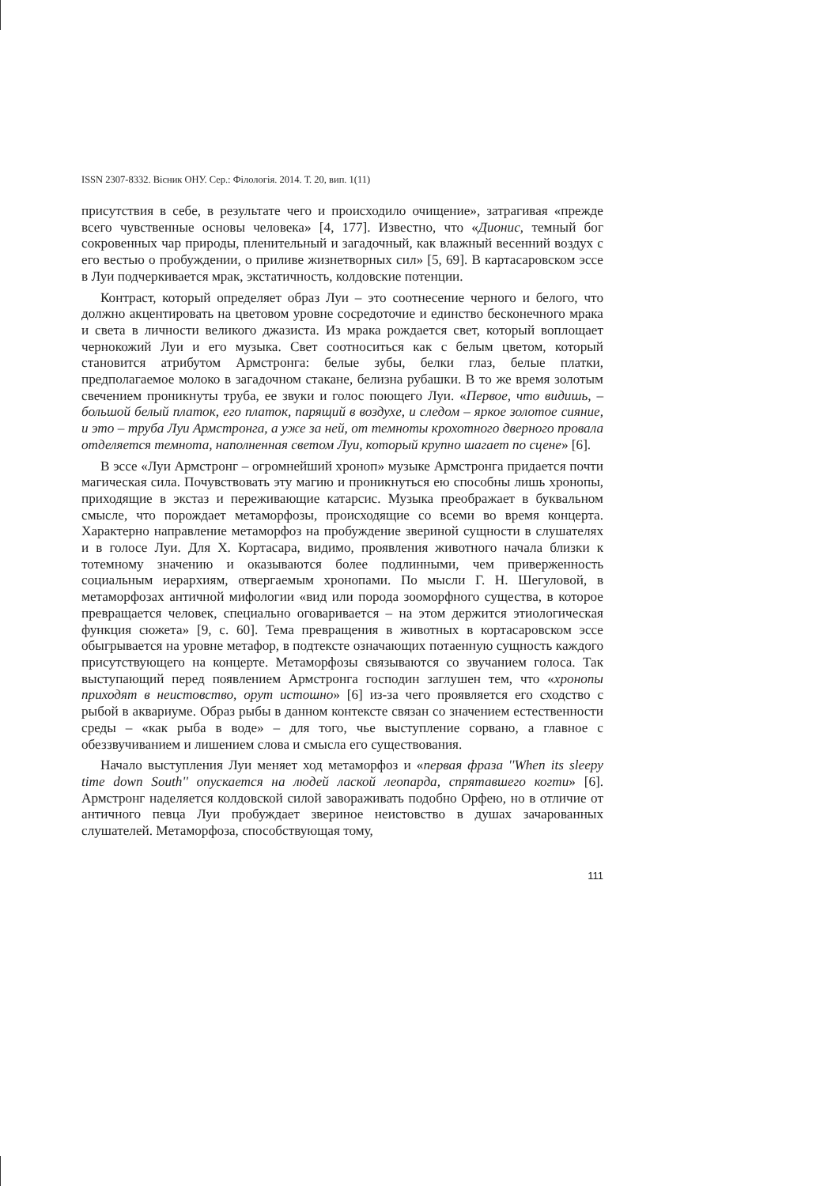ISSN 2307-8332. Вісник ОНУ. Сер.: Філологія. 2014. Т. 20, вип. 1(11)
присутствия в себе, в результате чего и происходило очищение», затрагивая «прежде всего чувственные основы человека» [4, 177]. Известно, что «Дионис, темный бог сокровенных чар природы, пленительный и загадочный, как влажный весенний воздух с его вестью о пробуждении, о приливе жизнетворных сил» [5, 69]. В картасаровском эссе в Луи подчеркивается мрак, экстатичность, колдовские потенции.
Контраст, который определяет образ Луи – это соотнесение черного и белого, что должно акцентировать на цветовом уровне сосредоточие и единство бесконечного мрака и света в личности великого джазиста. Из мрака рождается свет, который воплощает чернокожий Луи и его музыка. Свет соотноситься как с белым цветом, который становится атрибутом Армстронга: белые зубы, белки глаз, белые платки, предполагаемое молоко в загадочном стакане, белизна рубашки. В то же время золотым свечением проникнуты труба, ее звуки и голос поющего Луи. «Первое, что видишь, – большой белый платок, его платок, парящий в воздухе, и следом – яркое золотое сияние, и это – труба Луи Армстронга, а уже за ней, от темноты крохотного дверного провала отделяется темнота, наполненная светом Луи, который крупно шагает по сцене» [6].
В эссе «Луи Армстронг – огромнейший хроноп» музыке Армстронга придается почти магическая сила. Почувствовать эту магию и проникнуться ею способны лишь хронопы, приходящие в экстаз и переживающие катарсис. Музыка преображает в буквальном смысле, что порождает метаморфозы, происходящие со всеми во время концерта. Характерно направление метаморфоз на пробуждение звериной сущности в слушателях и в голосе Луи. Для Х. Кортасара, видимо, проявления животного начала близки к тотемному значению и оказываются более подлинными, чем приверженность социальным иерархиям, отвергаемым хронопами. По мысли Г. Н. Шегуловой, в метаморфозах античной мифологии «вид или порода зооморфного существа, в которое превращается человек, специально оговаривается – на этом держится этиологическая функция сюжета» [9, с. 60]. Тема превращения в животных в кортасаровском эссе обыгрывается на уровне метафор, в подтексте означающих потаенную сущность каждого присутствующего на концерте. Метаморфозы связываются со звучанием голоса. Так выступающий перед появлением Армстронга господин заглушен тем, что «хронопы приходят в неистовство, орут истошно» [6] из-за чего проявляется его сходство с рыбой в аквариуме. Образ рыбы в данном контексте связан со значением естественности среды – «как рыба в воде» – для того, чье выступление сорвано, а главное с обеззвучиванием и лишением слова и смысла его существования.
Начало выступления Луи меняет ход метаморфоз и «первая фраза ''When its sleepy time down South'' опускается на людей лаской леопарда, спрятавшего когти» [6]. Армстронг наделяется колдовской силой завораживать подобно Орфею, но в отличие от античного певца Луи пробуждает звериное неистовство в душах зачарованных слушателей. Метаморфоза, способствующая тому,
111